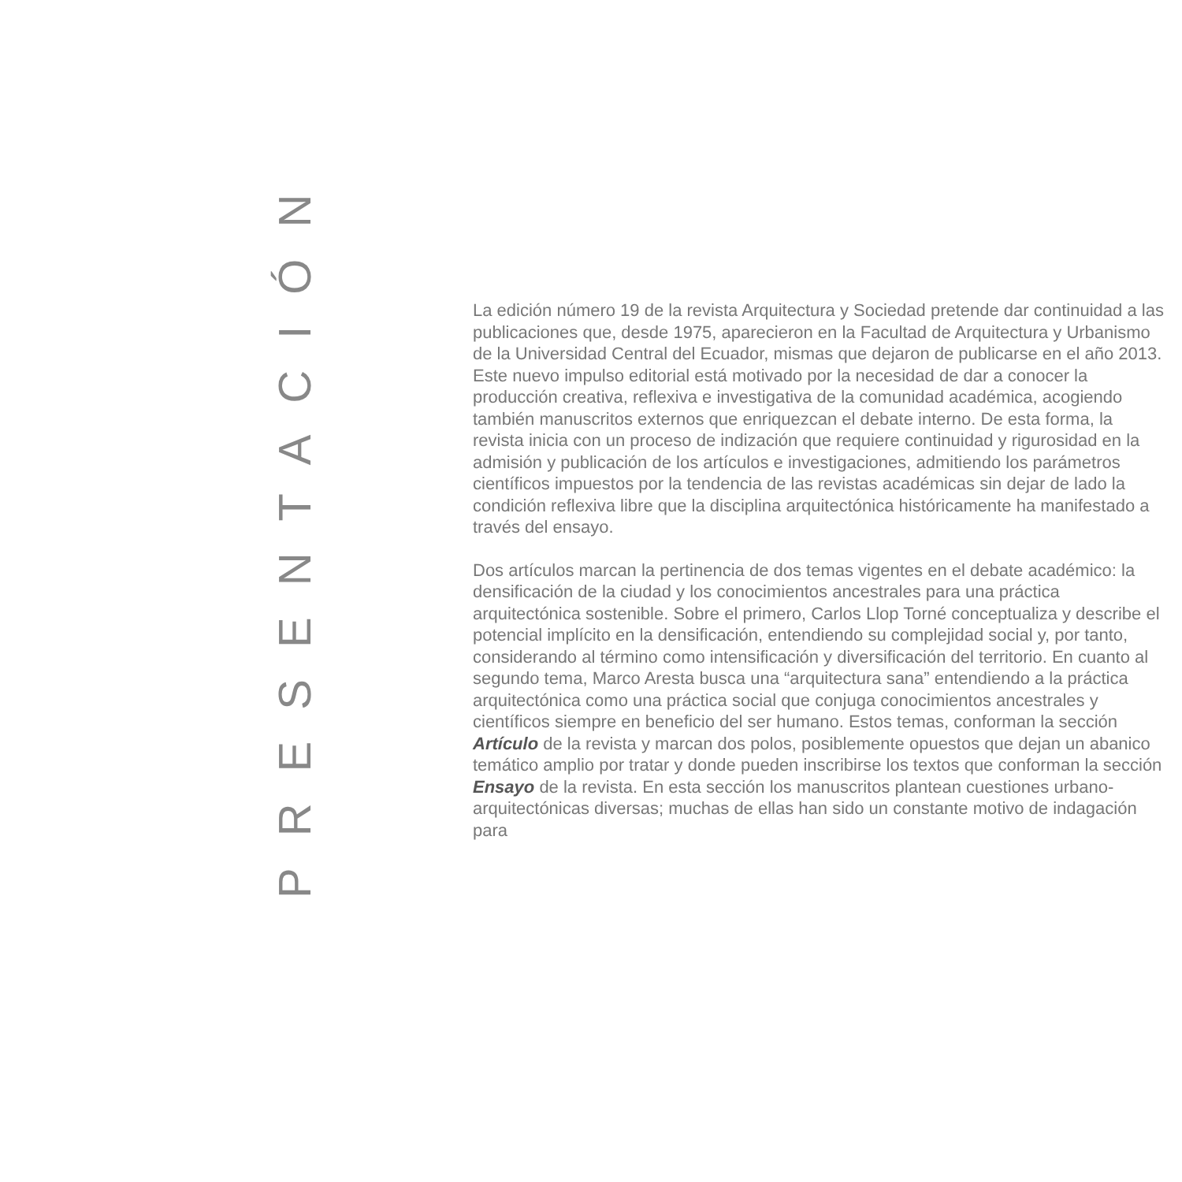PRESENTACIÓN
La edición número 19 de la revista Arquitectura y Sociedad pretende dar continuidad a las publicaciones que, desde 1975, aparecieron en la Facultad de Arquitectura y Urbanismo de la Universidad Central del Ecuador, mismas que dejaron de publicarse en el año 2013. Este nuevo impulso editorial está motivado por la necesidad de dar a conocer la producción creativa, reflexiva e investigativa de la comunidad académica, acogiendo también manuscritos externos que enriquezcan el debate interno. De esta forma, la revista inicia con un proceso de indización que requiere continuidad y rigurosidad en la admisión y publicación de los artículos e investigaciones, admitiendo los parámetros científicos impuestos por la tendencia de las revistas académicas sin dejar de lado la condición reflexiva libre que la disciplina arquitectónica históricamente ha manifestado a través del ensayo.
Dos artículos marcan la pertinencia de dos temas vigentes en el debate académico: la densificación de la ciudad y los conocimientos ancestrales para una práctica arquitectónica sostenible. Sobre el primero, Carlos Llop Torné conceptualiza y describe el potencial implícito en la densificación, entendiendo su complejidad social y, por tanto, considerando al término como intensificación y diversificación del territorio. En cuanto al segundo tema, Marco Aresta busca una “arquitectura sana” entendiendo a la práctica arquitectónica como una práctica social que conjuga conocimientos ancestrales y científicos siempre en beneficio del ser humano. Estos temas, conforman la sección Artículo de la revista y marcan dos polos, posiblemente opuestos que dejan un abanico temático amplio por tratar y donde pueden inscribirse los textos que conforman la sección Ensayo de la revista. En esta sección los manuscritos plantean cuestiones urbano-arquitectónicas diversas; muchas de ellas han sido un constante motivo de indagación para